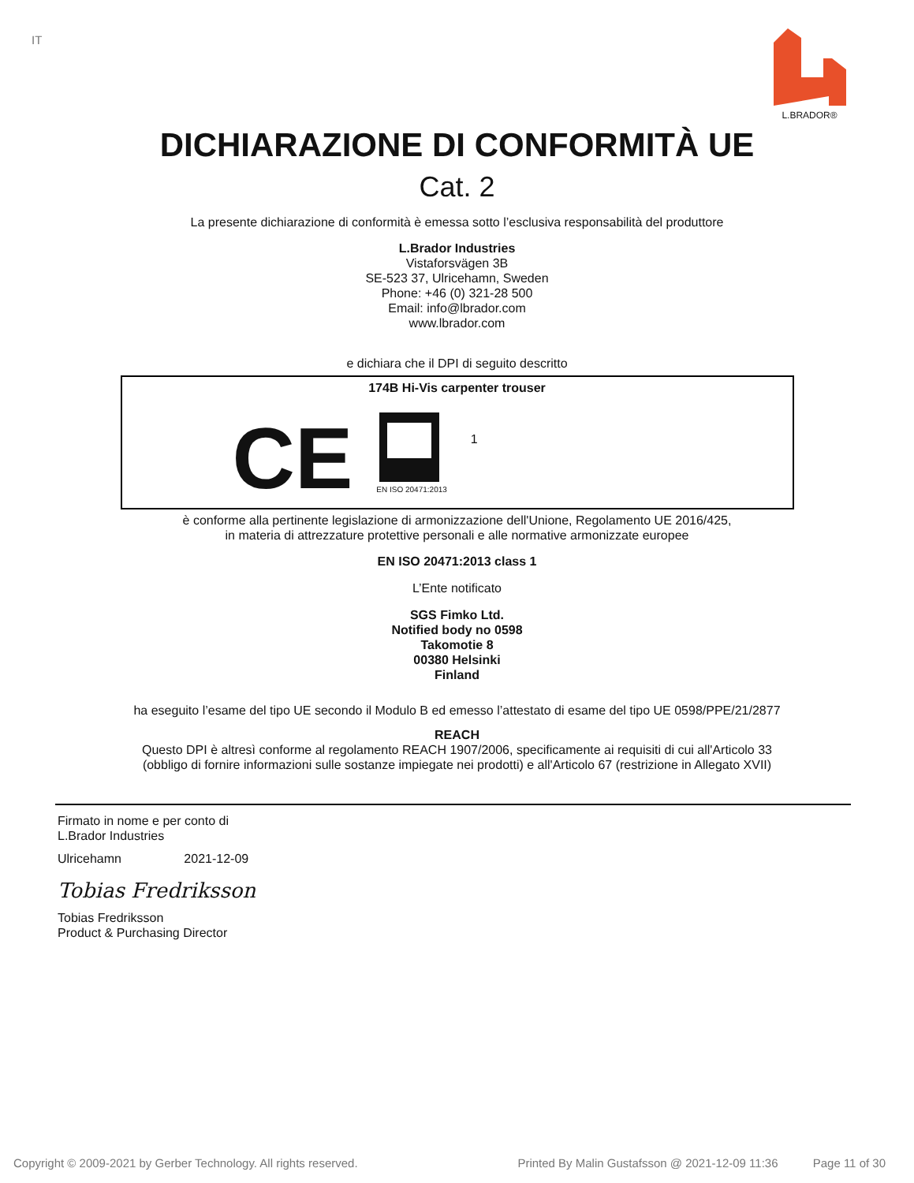IT L.BRADOR®
DICHIARAZIONE DI CONFORMITÀ UE
Cat. 2
La presente dichiarazione di conformità è emessa sotto l’esclusiva responsabilità del produttore
L.Brador Industries
Vistaforsvägen 3B
SE-523 37, Ulricehamn, Sweden
Phone: +46 (0) 321-28 500
Email: info@lbrador.com
www.lbrador.com
e dichiara che il DPI di seguito descritto
174B Hi-Vis carpenter trouser
CE
EN ISO 20471:2013
1
è conforme alla pertinente legislazione di armonizzazione dell'Unione, Regolamento UE 2016/425,
in materia di attrezzature protettive personali e alle normative armonizzate europee
EN ISO 20471:2013 class 1
L’Ente notificato
SGS Fimko Ltd.
Notified body no 0598
Takomotie 8
00380 Helsinki
Finland
ha eseguito l’esame del tipo UE secondo il Modulo B ed emesso l’attestato di esame del tipo UE 0598/PPE/21/2877
REACH
Questo DPI è altresì conforme al regolamento REACH 1907/2006, specificamente ai requisiti di cui all'Articolo 33
(obbligo di fornire informazioni sulle sostanze impiegate nei prodotti) e all'Articolo 67 (restrizione in Allegato XVII)
Firmato in nome e per conto di
L.Brador Industries
Ulricehamn 2021-12-09
Tobias Fredriksson
Tobias Fredriksson
Product & Purchasing Director
Copyright © 2009-2021 by Gerber Technology. All rights reserved. Printed By Malin Gustafsson @ 2021-12-09 11:36 Page 11 of 30